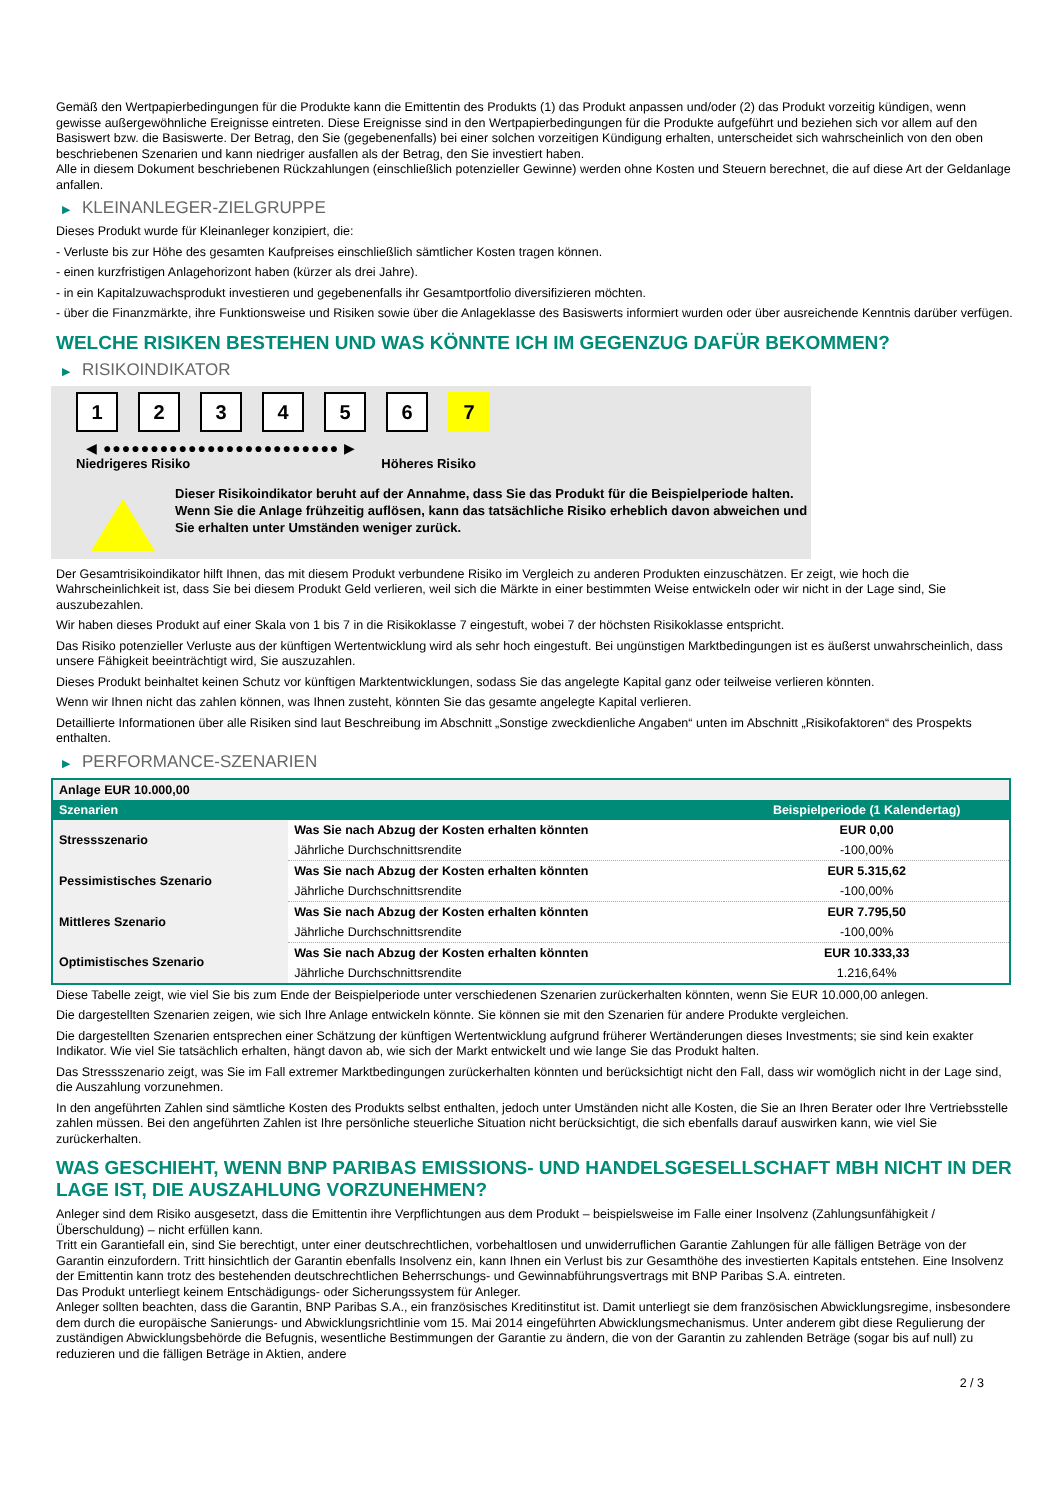Gemäß den Wertpapierbedingungen für die Produkte kann die Emittentin des Produkts (1) das Produkt anpassen und/oder (2) das Produkt vorzeitig kündigen, wenn gewisse außergewöhnliche Ereignisse eintreten. Diese Ereignisse sind in den Wertpapierbedingungen für die Produkte aufgeführt und beziehen sich vor allem auf den Basiswert bzw. die Basiswerte. Der Betrag, den Sie (gegebenenfalls) bei einer solchen vorzeitigen Kündigung erhalten, unterscheidet sich wahrscheinlich von den oben beschriebenen Szenarien und kann niedriger ausfallen als der Betrag, den Sie investiert haben.
Alle in diesem Dokument beschriebenen Rückzahlungen (einschließlich potenzieller Gewinne) werden ohne Kosten und Steuern berechnet, die auf diese Art der Geldanlage anfallen.
▶ KLEINANLEGER-ZIELGRUPPE
Dieses Produkt wurde für Kleinanleger konzipiert, die:
- Verluste bis zur Höhe des gesamten Kaufpreises einschließlich sämtlicher Kosten tragen können.
- einen kurzfristigen Anlagehorizont haben (kürzer als drei Jahre).
- in ein Kapitalzuwachsprodukt investieren und gegebenenfalls ihr Gesamtportfolio diversifizieren möchten.
- über die Finanzmärkte, ihre Funktionsweise und Risiken sowie über die Anlageklasse des Basiswerts informiert wurden oder über ausreichende Kenntnis darüber verfügen.
WELCHE RISIKEN BESTEHEN UND WAS KÖNNTE ICH IM GEGENZUG DAFÜR BEKOMMEN?
▶ RISIKOINDIKATOR
1 2 3 4 5 6 7
◀ ●●●●●●●●●●●●●●●●●●●●●●●●● ▶
Niedrigeres Risiko Höheres Risiko
Dieser Risikoindikator beruht auf der Annahme, dass Sie das Produkt für die Beispielperiode halten.
Wenn Sie die Anlage frühzeitig auflösen, kann das tatsächliche Risiko erheblich davon abweichen und Sie erhalten unter Umständen weniger zurück.
Der Gesamtrisikoindikator hilft Ihnen, das mit diesem Produkt verbundene Risiko im Vergleich zu anderen Produkten einzuschätzen. Er zeigt, wie hoch die Wahrscheinlichkeit ist, dass Sie bei diesem Produkt Geld verlieren, weil sich die Märkte in einer bestimmten Weise entwickeln oder wir nicht in der Lage sind, Sie auszubezahlen.
Wir haben dieses Produkt auf einer Skala von 1 bis 7 in die Risikoklasse 7 eingestuft, wobei 7 der höchsten Risikoklasse entspricht.
Das Risiko potenzieller Verluste aus der künftigen Wertentwicklung wird als sehr hoch eingestuft. Bei ungünstigen Marktbedingungen ist es äußerst unwahrscheinlich, dass unsere Fähigkeit beeinträchtigt wird, Sie auszuzahlen.
Dieses Produkt beinhaltet keinen Schutz vor künftigen Marktentwicklungen, sodass Sie das angelegte Kapital ganz oder teilweise verlieren könnten.
Wenn wir Ihnen nicht das zahlen können, was Ihnen zusteht, könnten Sie das gesamte angelegte Kapital verlieren.
Detaillierte Informationen über alle Risiken sind laut Beschreibung im Abschnitt „Sonstige zweckdienliche Angaben“ unten im Abschnitt „Risikofaktoren“ des Prospekts enthalten.
▶ PERFORMANCE-SZENARIEN
| Anlage EUR 10.000,00 | | |
| Szenarien | | Beispielperiode (1 Kalendertag) |
| Stressszenario | Was Sie nach Abzug der Kosten erhalten könnten | EUR 0,00 |
| | Jährliche Durchschnittsrendite | -100,00% |
| Pessimistisches Szenario | Was Sie nach Abzug der Kosten erhalten könnten | EUR 5.315,62 |
| | Jährliche Durchschnittsrendite | -100,00% |
| Mittleres Szenario | Was Sie nach Abzug der Kosten erhalten könnten | EUR 7.795,50 |
| | Jährliche Durchschnittsrendite | -100,00% |
| Optimistisches Szenario | Was Sie nach Abzug der Kosten erhalten könnten | EUR 10.333,33 |
| | Jährliche Durchschnittsrendite | 1.216,64% |
Diese Tabelle zeigt, wie viel Sie bis zum Ende der Beispielperiode unter verschiedenen Szenarien zurückerhalten könnten, wenn Sie EUR 10.000,00 anlegen.
Die dargestellten Szenarien zeigen, wie sich Ihre Anlage entwickeln könnte. Sie können sie mit den Szenarien für andere Produkte vergleichen.
Die dargestellten Szenarien entsprechen einer Schätzung der künftigen Wertentwicklung aufgrund früherer Wertänderungen dieses Investments; sie sind kein exakter Indikator. Wie viel Sie tatsächlich erhalten, hängt davon ab, wie sich der Markt entwickelt und wie lange Sie das Produkt halten.
Das Stressszenario zeigt, was Sie im Fall extremer Marktbedingungen zurückerhalten könnten und berücksichtigt nicht den Fall, dass wir womöglich nicht in der Lage sind, die Auszahlung vorzunehmen.
In den angeführten Zahlen sind sämtliche Kosten des Produkts selbst enthalten, jedoch unter Umständen nicht alle Kosten, die Sie an Ihren Berater oder Ihre Vertriebsstelle zahlen müssen. Bei den angeführten Zahlen ist Ihre persönliche steuerliche Situation nicht berücksichtigt, die sich ebenfalls darauf auswirken kann, wie viel Sie zurückerhalten.
WAS GESCHIEHT, WENN BNP PARIBAS EMISSIONS- UND HANDELSGESELLSCHAFT MBH NICHT IN DER LAGE IST, DIE AUSZAHLUNG VORZUNEHMEN?
Anleger sind dem Risiko ausgesetzt, dass die Emittentin ihre Verpflichtungen aus dem Produkt – beispielsweise im Falle einer Insolvenz (Zahlungsunfähigkeit / Überschuldung) – nicht erfüllen kann.
Tritt ein Garantiefall ein, sind Sie berechtigt, unter einer deutschrechtlichen, vorbehaltlosen und unwiderruflichen Garantie Zahlungen für alle fälligen Beträge von der Garantin einzufordern. Tritt hinsichtlich der Garantin ebenfalls Insolvenz ein, kann Ihnen ein Verlust bis zur Gesamthöhe des investierten Kapitals entstehen. Eine Insolvenz der Emittentin kann trotz des bestehenden deutschrechtlichen Beherrschungs- und Gewinnabführungsvertrags mit BNP Paribas S.A. eintreten.
Das Produkt unterliegt keinem Entschädigungs- oder Sicherungssystem für Anleger.
Anleger sollten beachten, dass die Garantin, BNP Paribas S.A., ein französisches Kreditinstitut ist. Damit unterliegt sie dem französischen Abwicklungsregime, insbesondere dem durch die europäische Sanierungs- und Abwicklungsrichtlinie vom 15. Mai 2014 eingeführten Abwicklungsmechanismus. Unter anderem gibt diese Regulierung der zuständigen Abwicklungsbehörde die Befugnis, wesentliche Bestimmungen der Garantie zu ändern, die von der Garantin zu zahlenden Beträge (sogar bis auf null) zu reduzieren und die fälligen Beträge in Aktien, andere
2 / 3